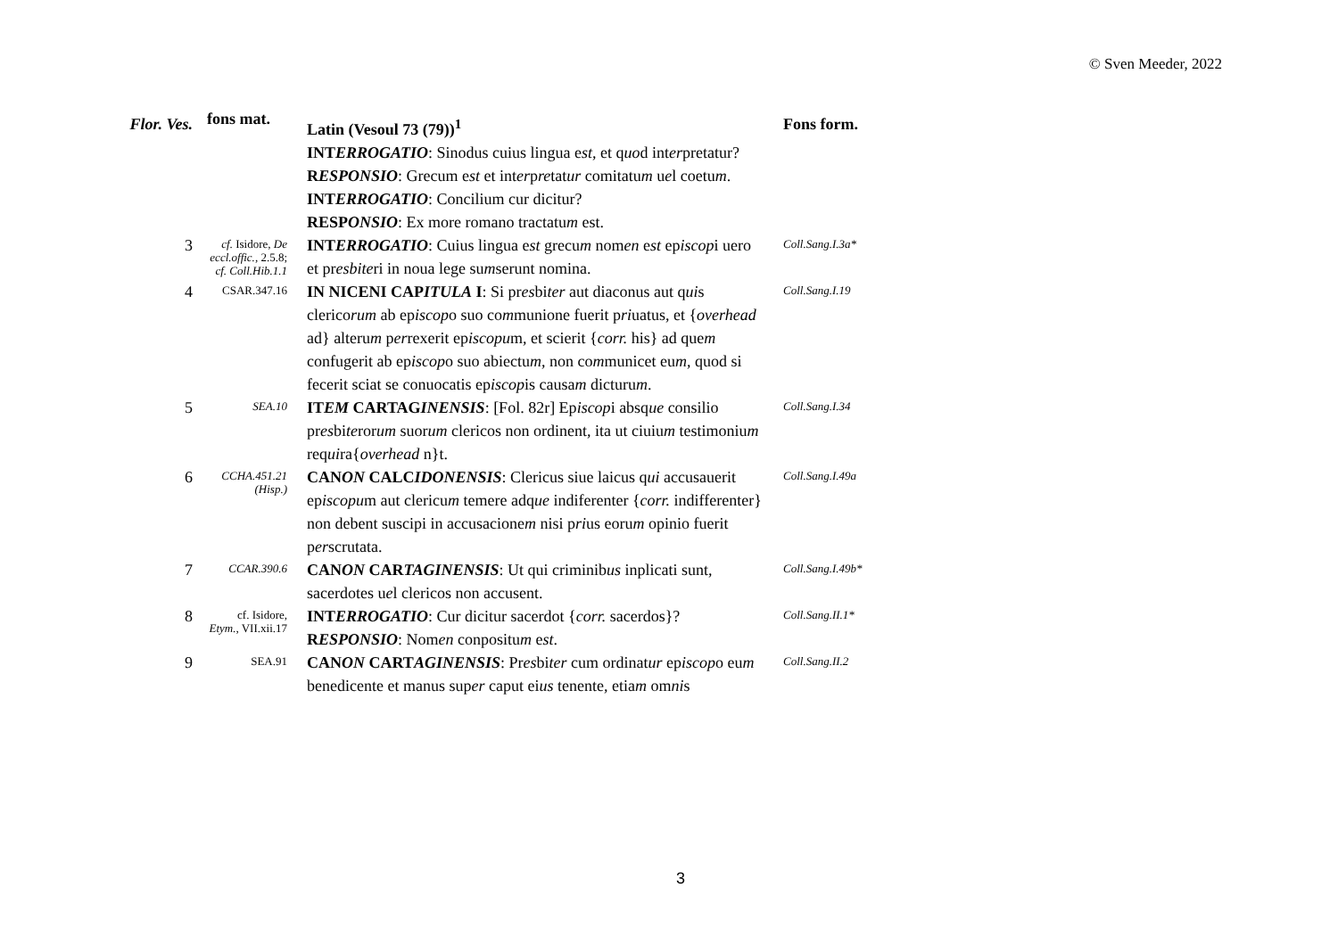© Sven Meeder, 2022
| Flor. Ves. | fons mat. | Latin (Vesoul 73 (79))<sup>1</sup> | Fons form. |
| --- | --- | --- | --- |
| | | INT ERROGATIO : Sinodus cuius lingua e st , et q uo d int er pretatur? R ESPONSIO : Grecum e st et int er p re tat ur comitatu m u e l coetu m . INT ERROGATIO : Concilium cur dicitur? RESP ONSIO : Ex more romano tractatu m est. | |
| 3 | cf. Isidore, De eccl.offic. , 2.5.8; cf. Coll.Hib.1.1 | INT ERROGATIO : Cuius lingua e st grecu m nom en e st ep iscop i uero et pr esbite ri in noua lege su m serunt nomina. | Coll.Sang.I.3a* |
| 4 | CSAR.347.16 | IN NICENI CAP ITULA I : Si pr es bi ter aut diaconus aut q ui s clerico rum ab ep iscop o suo co m munione fuerit p ri uatus, et { overhead ad} alteru m p er rexerit ep iscopu m, et scierit { corr. his} ad que m confugerit ab ep iscop o suo abiectu m , non co m municet eu m , quod si fecerit sciat se conuocatis ep iscop is causa m dicturu m . | Coll.Sang.I.19 |
| 5 | SEA.10 | IT EM CARTAG INENSIS : [Fol. 82r] Ep iscop i absq ue consilio pr es bi te ror um suor um clericos non ordinent, ita ut ciuiu m testimoniu m req ui ra{ overhead n}t. | Coll.Sang.I.34 |
| 6 | CCHA.451.21 (Hisp.) | CAN ON CALC IDONENSIS : Clericus siue laicus q ui accusauerit ep iscopu m aut clericu m temere adq ue indiferenter { corr. indifferenter} non debent suscipi in accusacione m nisi p ri us eoru m opinio fuerit p er scrutata. | Coll.Sang.I.49a |
| 7 | CCAR.390.6 | CAN ON CAR TAGINENSIS : Ut qui criminib us inplicati sunt, sacerdotes u e l clericos non accusent. | Coll.Sang.I.49b* |
| 8 | cf. Isidore, Etym. , VII.xii.17 | INT ERROGATIO : Cur dicitur sacerdot { corr. sacerdos}? R ESPONSIO : Nom en conpositu m e st . | Coll.Sang.II.1* |
| 9 | SEA.91 | CAN ON CART AGINENSIS : Pr es bi ter cum ordinat ur ep iscop o eu m benedicente et manus sup er caput ei us tenente, etia m om ni s | Coll.Sang.II.2 |
3